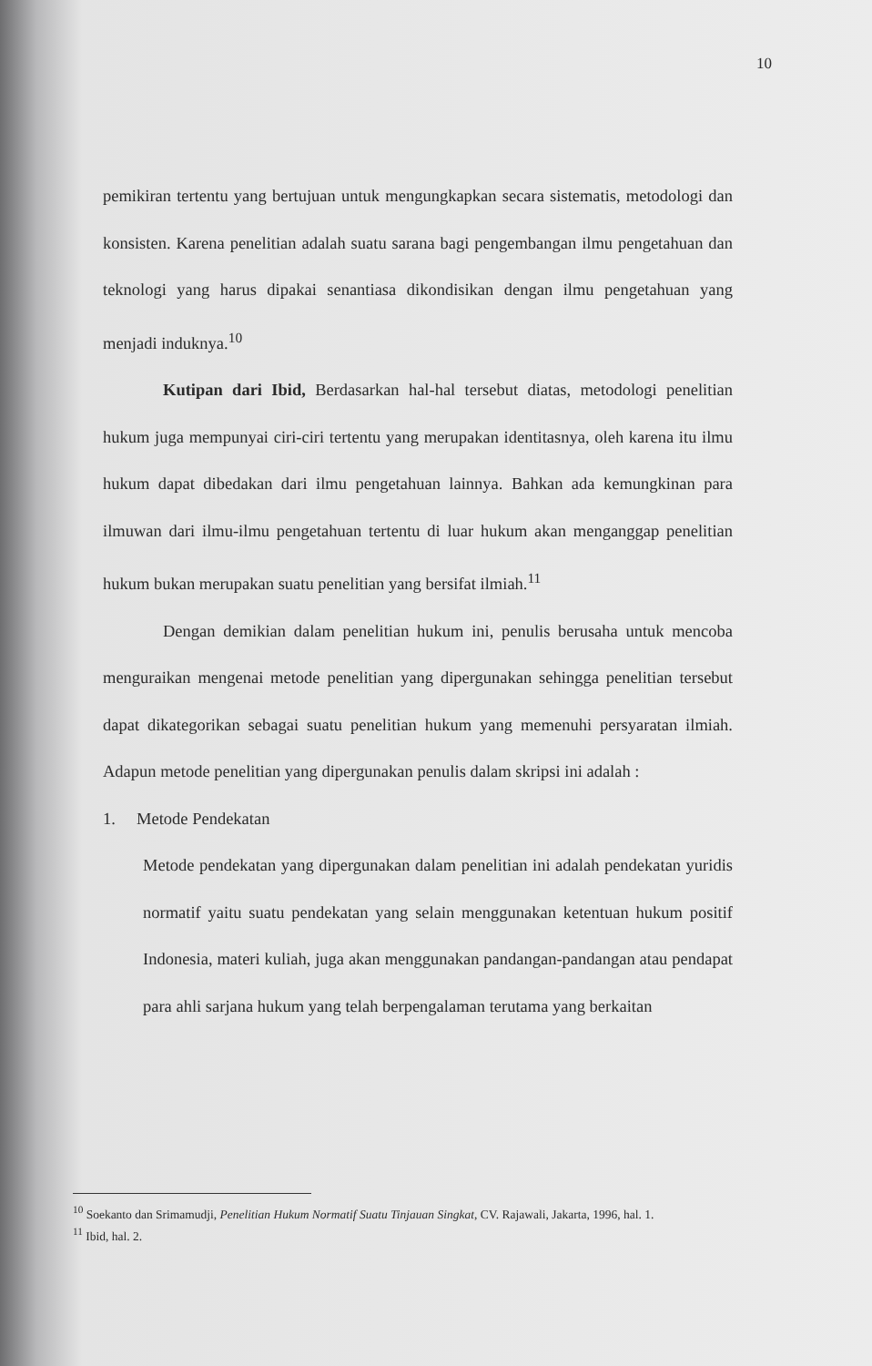10
pemikiran tertentu yang bertujuan untuk mengungkapkan secara sistematis, metodologi dan konsisten. Karena penelitian adalah suatu sarana bagi pengembangan ilmu pengetahuan dan teknologi yang harus dipakai senantiasa dikondisikan dengan ilmu pengetahuan yang menjadi induknya.<sup>10</sup>
Kutipan dari Ibid, Berdasarkan hal-hal tersebut diatas, metodologi penelitian hukum juga mempunyai ciri-ciri tertentu yang merupakan identitasnya, oleh karena itu ilmu hukum dapat dibedakan dari ilmu pengetahuan lainnya. Bahkan ada kemungkinan para ilmuwan dari ilmu-ilmu pengetahuan tertentu di luar hukum akan menganggap penelitian hukum bukan merupakan suatu penelitian yang bersifat ilmiah.<sup>11</sup>
Dengan demikian dalam penelitian hukum ini, penulis berusaha untuk mencoba menguraikan mengenai metode penelitian yang dipergunakan sehingga penelitian tersebut dapat dikategorikan sebagai suatu penelitian hukum yang memenuhi persyaratan ilmiah. Adapun metode penelitian yang dipergunakan penulis dalam skripsi ini adalah :
1. Metode Pendekatan
Metode pendekatan yang dipergunakan dalam penelitian ini adalah pendekatan yuridis normatif yaitu suatu pendekatan yang selain menggunakan ketentuan hukum positif Indonesia, materi kuliah, juga akan menggunakan pandangan-pandangan atau pendapat para ahli sarjana hukum yang telah berpengalaman terutama yang berkaitan
<sup>10</sup> Soekanto dan Srimamudji, Penelitian Hukum Normatif Suatu Tinjauan Singkat, CV. Rajawali, Jakarta, 1996, hal. 1.
<sup>11</sup> Ibid, hal. 2.